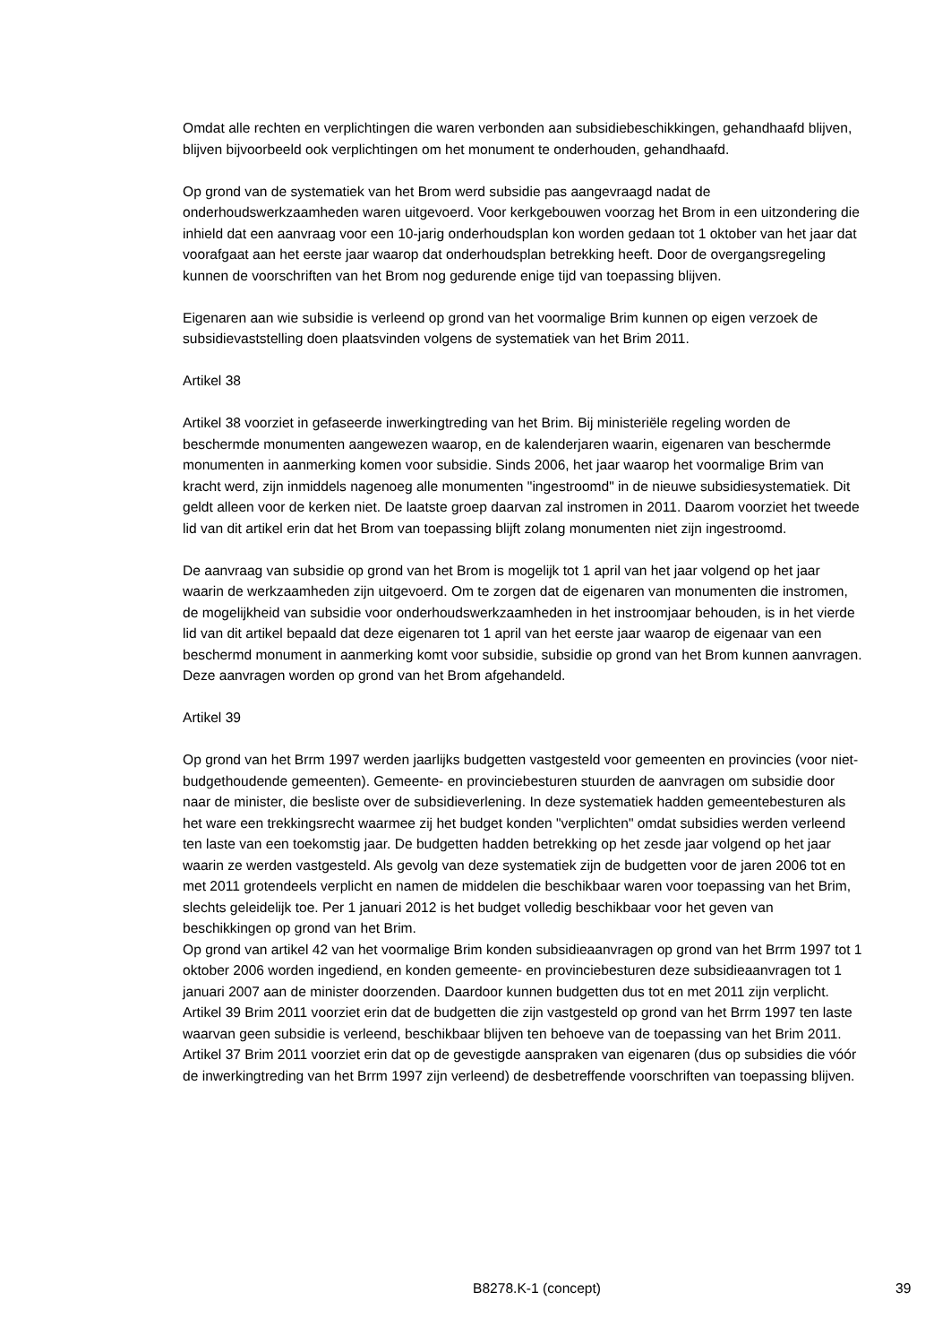Omdat alle rechten en verplichtingen die waren verbonden aan subsidiebeschikkingen, gehandhaafd blijven, blijven bijvoorbeeld ook verplichtingen om het monument te onderhouden, gehandhaafd.
Op grond van de systematiek van het Brom werd subsidie pas aangevraagd nadat de onderhoudswerkzaamheden waren uitgevoerd. Voor kerkgebouwen voorzag het Brom in een uitzondering die inhield dat een aanvraag voor een 10-jarig onderhoudsplan kon worden gedaan tot 1 oktober van het jaar dat voorafgaat aan het eerste jaar waarop dat onderhoudsplan betrekking heeft. Door de overgangsregeling kunnen de voorschriften van het Brom nog gedurende enige tijd van toepassing blijven.
Eigenaren aan wie subsidie is verleend op grond van het voormalige Brim kunnen op eigen verzoek de subsidievaststelling doen plaatsvinden volgens de systematiek van het Brim 2011.
Artikel 38
Artikel 38 voorziet in gefaseerde inwerkingtreding van het Brim. Bij ministeriële regeling worden de beschermde monumenten aangewezen waarop, en de kalenderjaren waarin, eigenaren van beschermde monumenten in aanmerking komen voor subsidie. Sinds 2006, het jaar waarop het voormalige Brim van kracht werd, zijn inmiddels nagenoeg alle monumenten "ingestroomd" in de nieuwe subsidiesystematiek. Dit geldt alleen voor de kerken niet. De laatste groep daarvan zal instromen in 2011. Daarom voorziet het tweede lid van dit artikel erin dat het Brom van toepassing blijft zolang monumenten niet zijn ingestroomd.
De aanvraag van subsidie op grond van het Brom is mogelijk tot 1 april van het jaar volgend op het jaar waarin de werkzaamheden zijn uitgevoerd. Om te zorgen dat de eigenaren van monumenten die instromen, de mogelijkheid van subsidie voor onderhoudswerkzaamheden in het instroomjaar behouden, is in het vierde lid van dit artikel bepaald dat deze eigenaren tot 1 april van het eerste jaar waarop de eigenaar van een beschermd monument in aanmerking komt voor subsidie, subsidie op grond van het Brom kunnen aanvragen. Deze aanvragen worden op grond van het Brom afgehandeld.
Artikel 39
Op grond van het Brrm 1997 werden jaarlijks budgetten vastgesteld voor gemeenten en provincies (voor niet-budgethoudende gemeenten). Gemeente- en provinciebesturen stuurden de aanvragen om subsidie door naar de minister, die besliste over de subsidieverlening. In deze systematiek hadden gemeentebesturen als het ware een trekkingsrecht waarmee zij het budget konden "verplichten" omdat subsidies werden verleend ten laste van een toekomstig jaar. De budgetten hadden betrekking op het zesde jaar volgend op het jaar waarin ze werden vastgesteld. Als gevolg van deze systematiek zijn de budgetten voor de jaren 2006 tot en met 2011 grotendeels verplicht en namen de middelen die beschikbaar waren voor toepassing van het Brim, slechts geleidelijk toe. Per 1 januari 2012 is het budget volledig beschikbaar voor het geven van beschikkingen op grond van het Brim.
Op grond van artikel 42 van het voormalige Brim konden subsidieaanvragen op grond van het Brrm 1997 tot 1 oktober 2006 worden ingediend, en konden gemeente- en provinciebesturen deze subsidieaanvragen tot 1 januari 2007 aan de minister doorzenden. Daardoor kunnen budgetten dus tot en met 2011 zijn verplicht. Artikel 39 Brim 2011 voorziet erin dat de budgetten die zijn vastgesteld op grond van het Brrm 1997 ten laste waarvan geen subsidie is verleend, beschikbaar blijven ten behoeve van de toepassing van het Brim 2011. Artikel 37 Brim 2011 voorziet erin dat op de gevestigde aanspraken van eigenaren (dus op subsidies die vóór de inwerkingtreding van het Brrm 1997 zijn verleend) de desbetreffende voorschriften van toepassing blijven.
B8278.K-1 (concept) 39